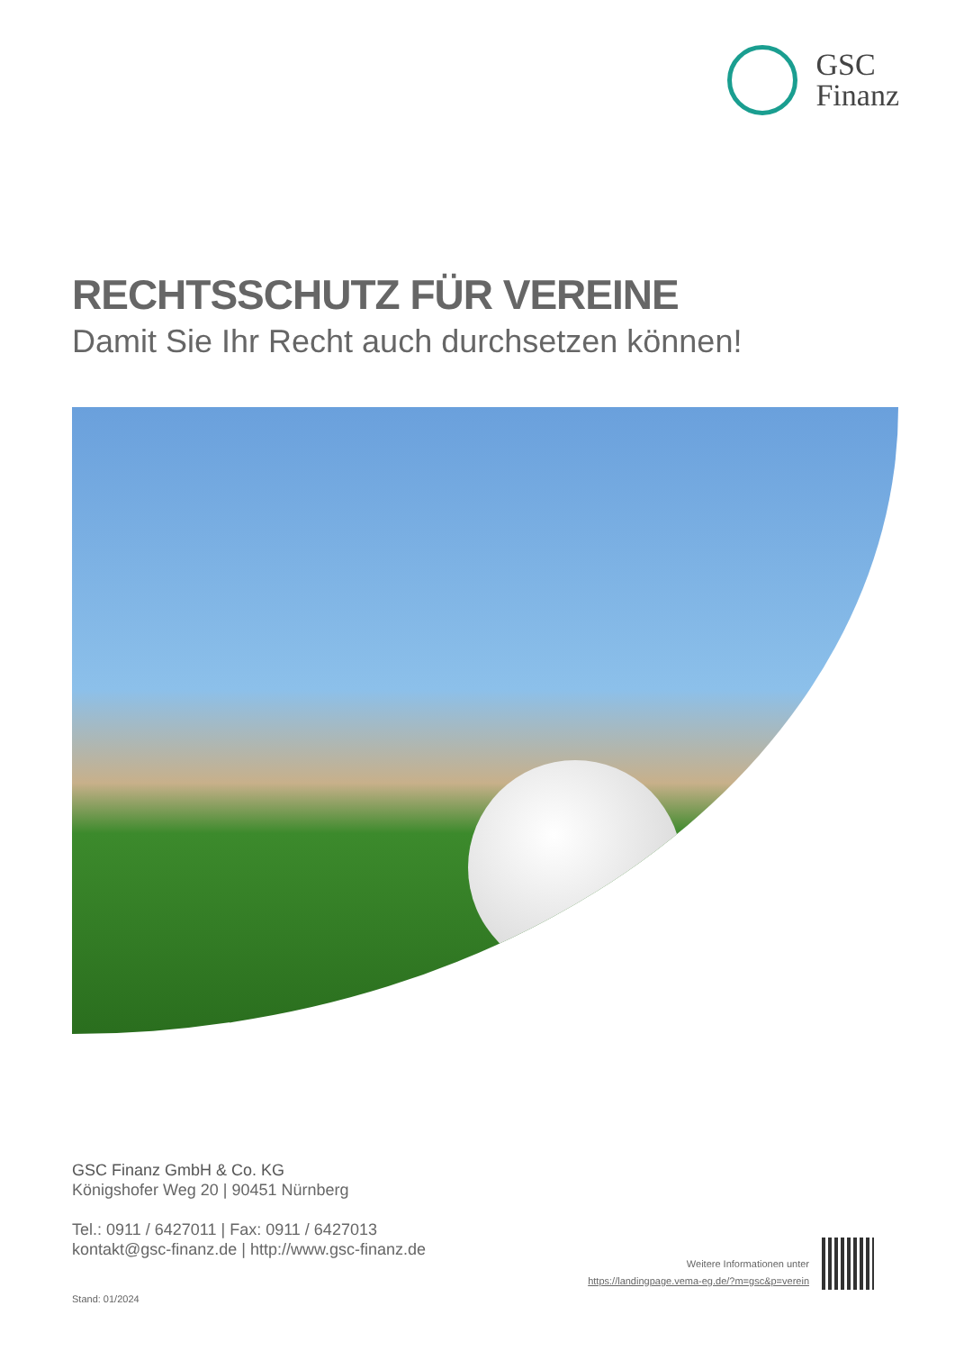GSC
Finanz
RECHTSSCHUTZ FÜR VEREINE
Damit Sie Ihr Recht auch durchsetzen können!
GSC Finanz GmbH & Co. KG
Königshofer Weg 20 | 90451 Nürnberg
Tel.: 0911 / 6427011 | Fax: 0911 / 6427013
kontakt@gsc-finanz.de | http://www.gsc-finanz.de
Weitere Informationen unter
https://landingpage.vema-eg.de/?m=gsc&p=verein
Stand: 01/2024